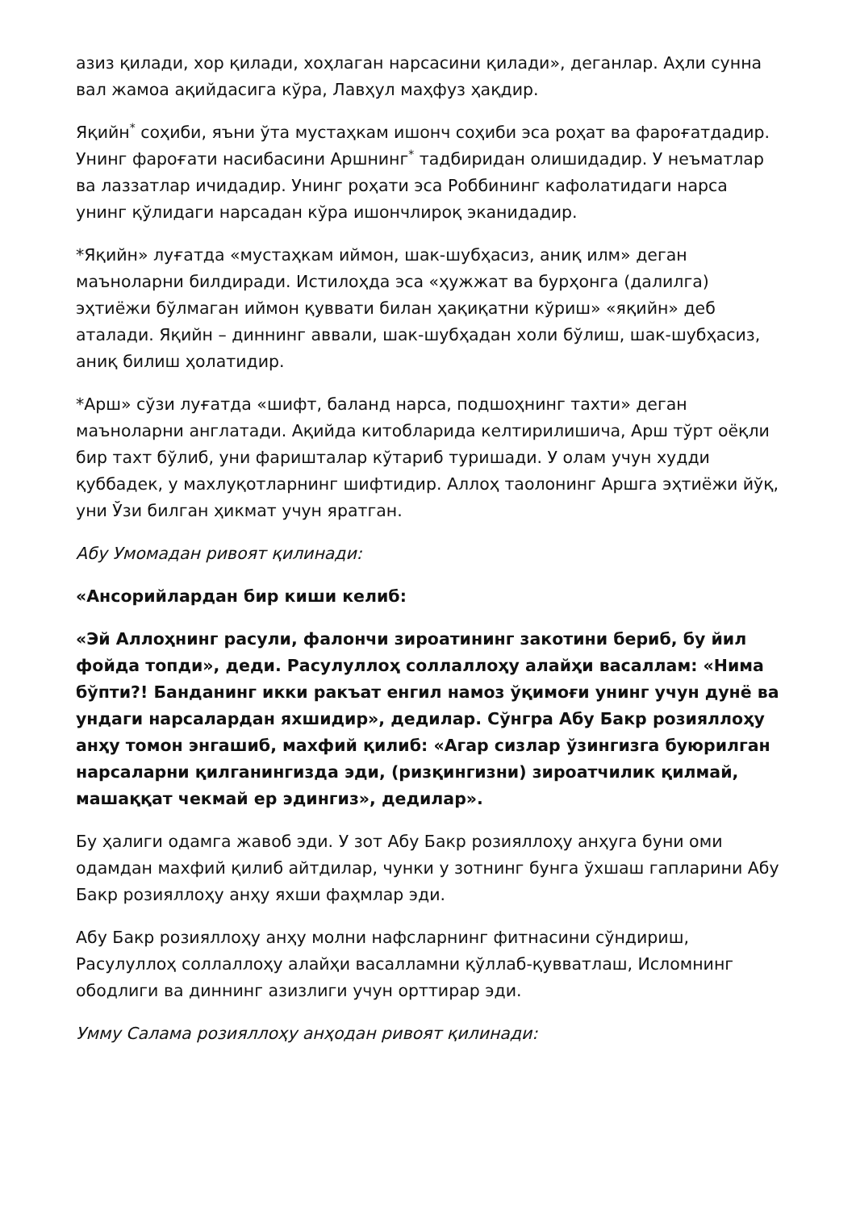азиз қилади, хор қилади, хоҳлаган нарсасини қилади», деганлар. Аҳли сунна вал жамоа ақийдасига кўра, Лавҳул маҳфуз ҳақдир.
Яқийн<sup>*</sup> соҳиби, яъни ўта мустаҳкам ишонч соҳиби эса роҳат ва фароғатдадир. Унинг фароғати насибасини Аршнинг<sup>*</sup> тадбиридан олишидадир. У неъматлар ва лаззатлар ичидадир. Унинг роҳати эса Роббининг кафолатидаги нарса унинг қўлидаги нарсадан кўра ишончлироқ эканидадир.
*Яқийн» луғатда «мустаҳкам иймон, шак-шубҳасиз, аниқ илм» деган маъноларни билдиради. Истилоҳда эса «ҳужжат ва бурҳонга (далилга) эҳтиёжи бўлмаган иймон қуввати билан ҳақиқатни кўриш» «яқийн» деб аталади. Яқийн – диннинг аввали, шак-шубҳадан холи бўлиш, шак-шубҳасиз, аниқ билиш ҳолатидир.
*Арш» сўзи луғатда «шифт, баланд нарса, подшоҳнинг тахти» деган маъноларни англатади. Ақийда китобларида келтирилишича, Арш тўрт оёқли бир тахт бўлиб, уни фаришталар кўтариб туришади. У олам учун худди қуббадек, у махлуқотларнинг шифтидир. Аллоҳ таолонинг Аршга эҳтиёжи йўқ, уни Ўзи билган ҳикмат учун яратган.
Абу Умомадан ривоят қилинади:
«Ансорийлардан бир киши келиб:
«Эй Аллоҳнинг расули, фалончи зироатининг закотини бериб, бу йил фойда топди», деди. Расулуллоҳ соллаллоҳу алайҳи васаллам: «Нима бўпти?! Банданинг икки ракъат енгил намоз ўқимоғи унинг учун дунё ва ундаги нарсалардан яхшидир», дедилар. Сўнгра Абу Бакр розияллоҳу анҳу томон энгашиб, махфий қилиб: «Агар сизлар ўзингизга буюрилган нарсаларни қилганингизда эди, (ризқингизни) зироатчилик қилмай, машаққат чекмай ер эдингиз», дедилар».
Бу ҳалиги одамга жавоб эди. У зот Абу Бакр розияллоҳу анҳуга буни оми одамдан махфий қилиб айтдилар, чунки у зотнинг бунга ўхшаш гапларини Абу Бакр розияллоҳу анҳу яхши фаҳмлар эди.
Абу Бакр розияллоҳу анҳу молни нафсларнинг фитнасини сўндириш, Расулуллоҳ соллаллоҳу алайҳи васалламни қўллаб-қувватлаш, Исломнинг ободлиги ва диннинг азизлиги учун орттирар эди.
Умму Салама розияллоҳу анҳодан ривоят қилинади: